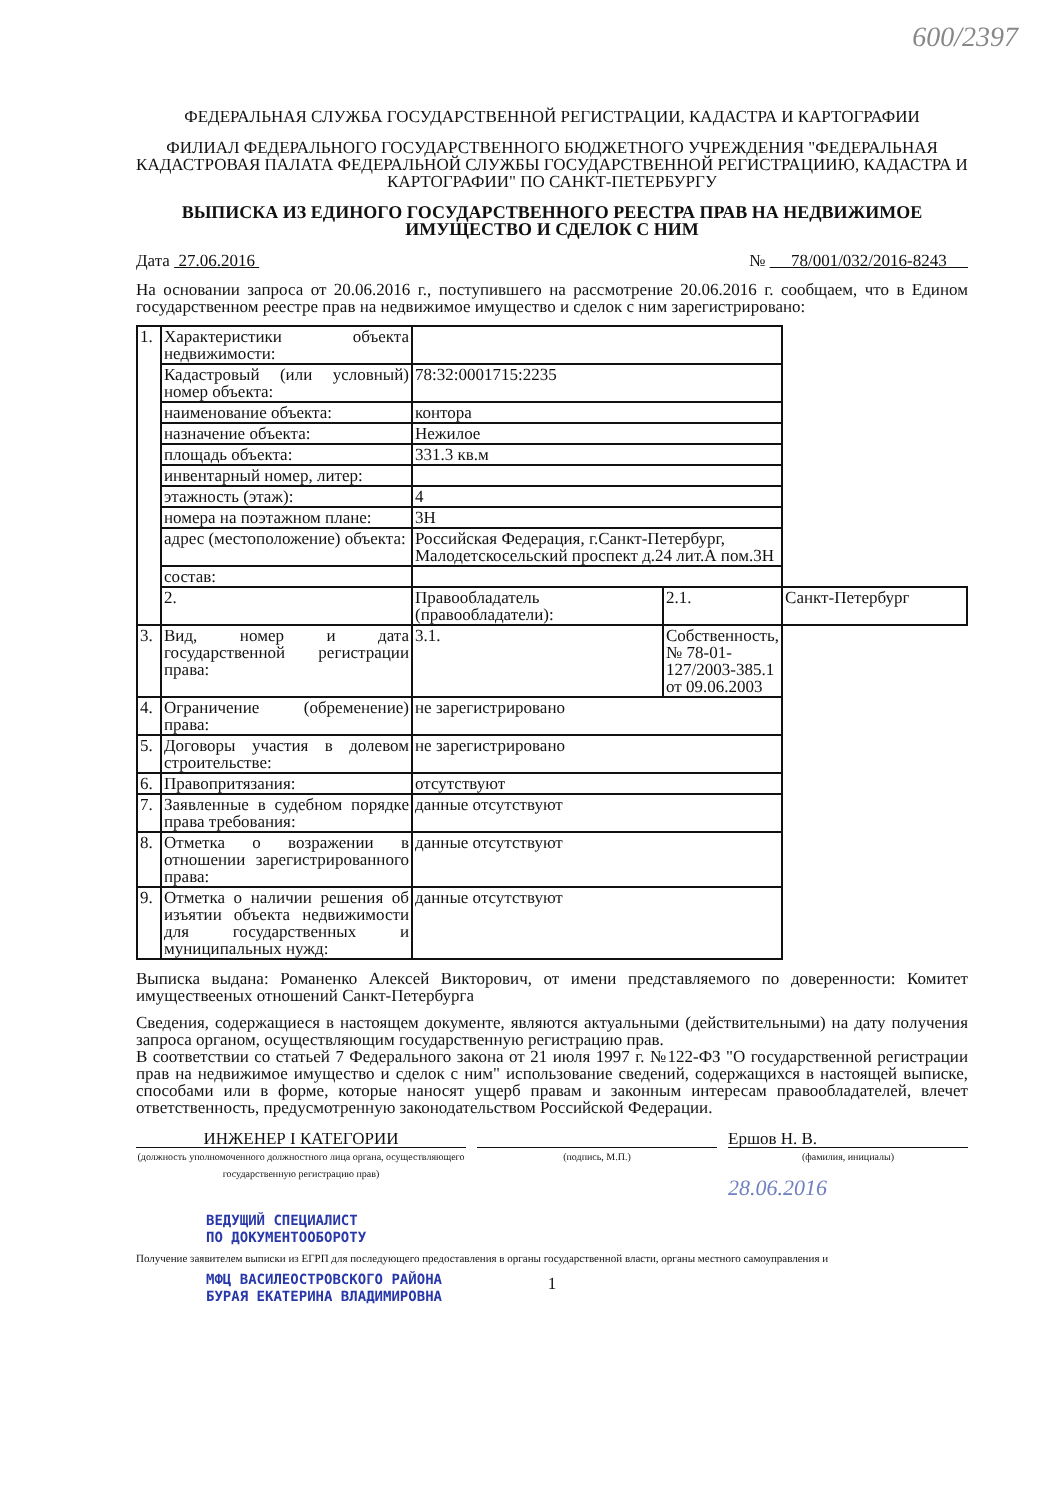600/2397
ФЕДЕРАЛЬНАЯ СЛУЖБА ГОСУДАРСТВЕННОЙ РЕГИСТРАЦИИ, КАДАСТРА И КАРТОГРАФИИ
ФИЛИАЛ ФЕДЕРАЛЬНОГО ГОСУДАРСТВЕННОГО БЮДЖЕТНОГО УЧРЕЖДЕНИЯ "ФЕДЕРАЛЬНАЯ КАДАСТРОВАЯ ПАЛАТА ФЕДЕРАЛЬНОЙ СЛУЖБЫ ГОСУДАРСТВЕННОЙ РЕГИСТРАЦИИЮ, КАДАСТРА И КАРТОГРАФИИ" ПО САНКТ-ПЕТЕРБУРГУ
ВЫПИСКА ИЗ ЕДИНОГО ГОСУДАРСТВЕННОГО РЕЕСТРА ПРАВ НА НЕДВИЖИМОЕ ИМУЩЕСТВО И СДЕЛОК С НИМ
Дата 27.06.2016 № 78/001/032/2016-8243
На основании запроса от 20.06.2016 г., поступившего на рассмотрение 20.06.2016 г. сообщаем, что в Едином государственном реестре прав на недвижимое имущество и сделок с ним зарегистрировано:
| 1. | Характеристики объекта недвижимости: | | | |
| | Кадастровый (или условный) номер объекта: | 78:32:0001715:2235 | | |
| | наименование объекта: | контора | | |
| | назначение объекта: | Нежилое | | |
| | площадь объекта: | 331.3 кв.м | | |
| | инвентарный номер, литер: | | | |
| | этажность (этаж): | 4 | | |
| | номера на поэтажном плане: | 3Н | | |
| | адрес (местоположение) объекта: | Российская Федерация, г.Санкт-Петербург, Малодетскосельский проспект д.24 лит.А пом.3Н | | |
| | состав: | | | |
| | 2. | Правообладатель (правообладатели): | 2.1. | Санкт-Петербург |
| 3. | Вид, номер и дата государственной регистрации права: | 3.1. | Собственность, № 78-01-127/2003-385.1 от 09.06.2003 | |
| 4. | Ограничение (обременение) права: | не зарегистрировано | | |
| 5. | Договоры участия в долевом строительстве: | не зарегистрировано | | |
| 6. | Правопритязания: | отсутствуют | | |
| 7. | Заявленные в судебном порядке права требования: | данные отсутствуют | | |
| 8. | Отметка о возражении в отношении зарегистрированного права: | данные отсутствуют | | |
| 9. | Отметка о наличии решения об изъятии объекта недвижимости для государственных и муниципальных нужд: | данные отсутствуют | | |
Выписка выдана: Романенко Алексей Викторович, от имени представляемого по доверенности: Комитет имуществееных отношений Санкт-Петербурга
Сведения, содержащиеся в настоящем документе, являются актуальными (действительными) на дату получения запроса органом, осуществляющим государственную регистрацию прав.
В соответствии со статьей 7 Федерального закона от 21 июля 1997 г. №122-ФЗ "О государственной регистрации прав на недвижимое имущество и сделок с ним" использование сведений, содержащихся в настоящей выписке, способами или в форме, которые наносят ущерб правам и законным интересам правообладателей, влечет ответственность, предусмотренную законодательством Российской Федерации.
ИНЖЕНЕР I КАТЕГОРИИ
(должность уполномоченного должностного лица органа, осуществляющего государственную регистрацию прав)
(подпись, М.П.)
Ершов Н. В.
(фамилия, инициалы)
28.06.2016
ВЕДУЩИЙ СПЕЦИАЛИСТ
ПО ДОКУМЕНТООБОРОТУ
Получение заявителем выписки из ЕГРП для последующего предоставления в органы государственной власти, органы местного самоуправления и
МФЦ ВАСИЛЕОСТРОВСКОГО РАЙОНА
БУРАЯ ЕКАТЕРИНА ВЛАДИМИРОВНА
1